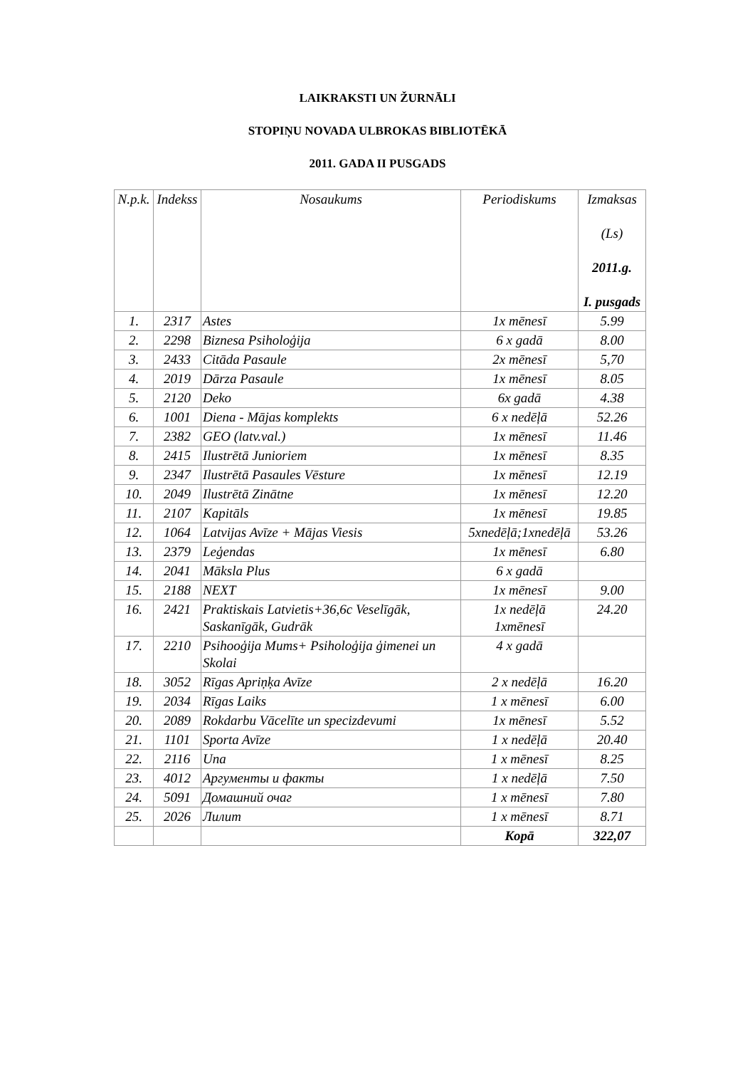LAIKRAKSTI UN ŽURNĀLI
STOPIŅU NOVADA ULBROKAS BIBLIOTĒKĀ
2011. GADA II PUSGADS
| N.p.k. | Indekss | Nosaukums | Periodiskums | Izmaksas (Ls) 2011.g. I. pusgads |
| --- | --- | --- | --- | --- |
| 1. | 2317 | Astes | 1x mēnesī | 5.99 |
| 2. | 2298 | Biznesa Psiholoģija | 6 x gadā | 8.00 |
| 3. | 2433 | Citāda Pasaule | 2x mēnesī | 5,70 |
| 4. | 2019 | Dārza Pasaule | 1x mēnesī | 8.05 |
| 5. | 2120 | Deko | 6x gadā | 4.38 |
| 6. | 1001 | Diena - Mājas komplekts | 6 x nedēļā | 52.26 |
| 7. | 2382 | GEO (latv.val.) | 1x mēnesī | 11.46 |
| 8. | 2415 | Ilustrētā Junioriem | 1x mēnesī | 8.35 |
| 9. | 2347 | Ilustrētā Pasaules Vēsture | 1x mēnesī | 12.19 |
| 10. | 2049 | Ilustrētā Zinātne | 1x mēnesī | 12.20 |
| 11. | 2107 | Kapitāls | 1x mēnesī | 19.85 |
| 12. | 1064 | Latvijas Avīze + Mājas Viesis | 5xnedēļā;1xnedēļā | 53.26 |
| 13. | 2379 | Leģendas | 1x mēnesī | 6.80 |
| 14. | 2041 | Māksla Plus | 6 x gadā | |
| 15. | 2188 | NEXT | 1x mēnesī | 9.00 |
| 16. | 2421 | Praktiskais Latvietis+36,6c Veselīgāk, Saskanīgāk, Gudrāk | 1x nedēļā 1xmēnesī | 24.20 |
| 17. | 2210 | Psihooģija Mums+ Psiholoģija ģimenei un Skolai | 4 x gadā | |
| 18. | 3052 | Rīgas Apriņķa Avīze | 2 x nedēļā | 16.20 |
| 19. | 2034 | Rīgas Laiks | 1 x mēnesī | 6.00 |
| 20. | 2089 | Rokdarbu Vācelīte un specizdevumi | 1x mēnesī | 5.52 |
| 21. | 1101 | Sporta Avīze | 1 x nedēļā | 20.40 |
| 22. | 2116 | Una | 1 x mēnesī | 8.25 |
| 23. | 4012 | Аргументы и факты | 1 x nedēļā | 7.50 |
| 24. | 5091 | Домашний очаг | 1 x mēnesī | 7.80 |
| 25. | 2026 | Лилит | 1 x mēnesī | 8.71 |
| | | | Kopā | 322,07 |